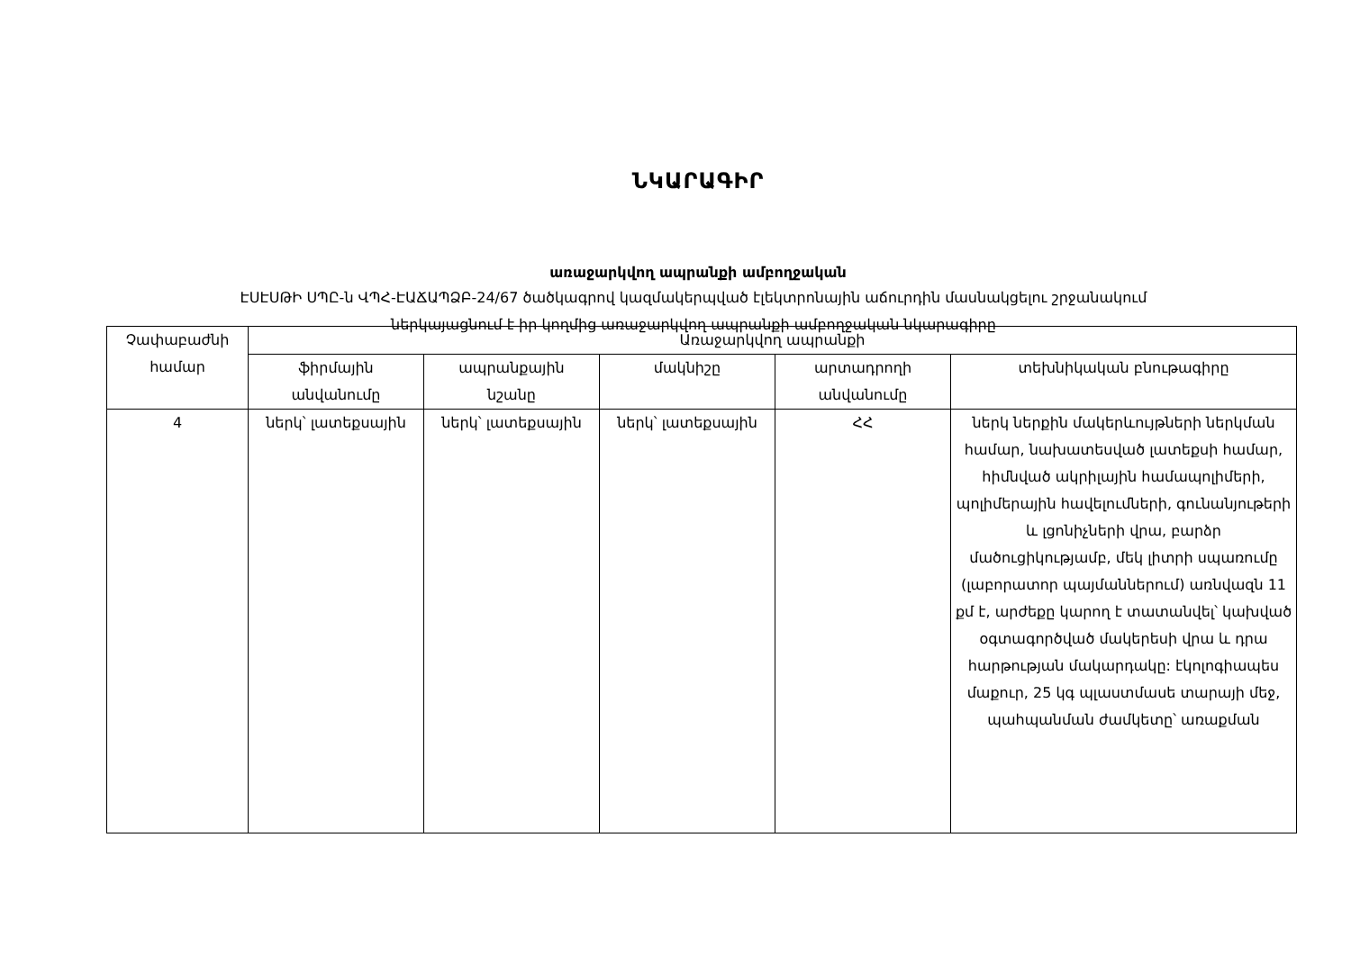ՆԿԱՐԱԳԻՐ
առաջարկվող ապրանքի ամբողջական
ԷՍԷՍԹԻ ՍՊԸ-ն ՎՊՀ-ԷԱՃԱՊՁԲ-24/67 ծածկագրով կազմակերպված էլեկտրոնային աճուրդին մասնակցելու շրջանակում
ներկայացնում է իր կողմից առաջարկվող ապրանքի ամբողջական նկարագիրը
| Չափաբաժնի համար | Առաջարկվող ապրանքի | | | | |
| --- | --- | --- | --- | --- | --- |
| | ֆիրմային անվանումը | ապրանքային նշանը | մակնիշը | արտադրողի անվանումը | տեխնիկական բնութագիրը |
| 4 | ներկ՝ լատեքսային | ներկ՝ լատեքսային | ներկ՝ լատեքսային | ՀՀ | ներկ ներքին մակերևույթների ներկման համար, նախատեսված լատեքսի համար, հիմնված ակրիլային համապոլիմերի, պոլիմերային հավելումների, գունանյութերի և լցոնիչների վրա, բարձր մածուցիկությամբ, մեկ լիտրի սպառումը (լաբորատոր պայմաններում) առնվազն 11 քմ է, արժեքը կարող է տատանվել՝ կախված օգտագործված մակերեսի վրա և դրա հարթության մակարդակը: էկոլոգիապես մաքուր, 25 կգ պլաստմասե տարայի մեջ, պահպանման ժամկետը՝ առաքման |